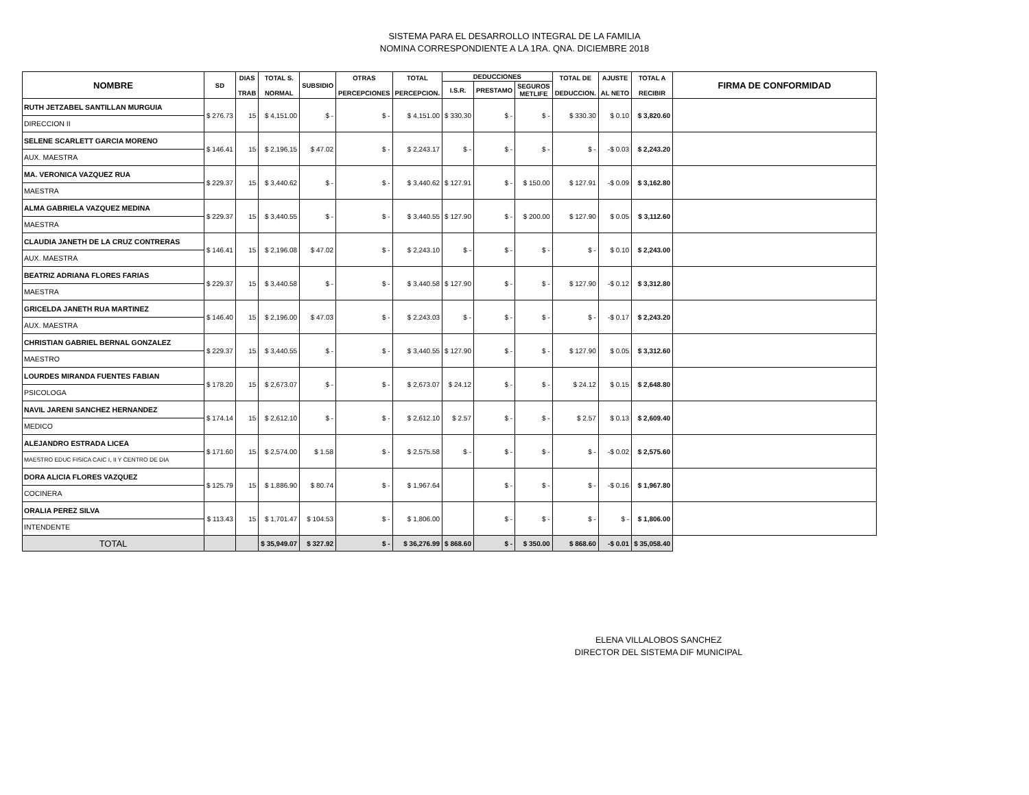SISTEMA PARA EL DESARROLLO INTEGRAL DE LA FAMILIA
NOMINA CORRESPONDIENTE A LA 1RA. QNA. DICIEMBRE 2018
| NOMBRE | SD | DIAS TRAB | TOTAL S. NORMAL | SUBSIDIO | OTRAS PERCEPCIONES | TOTAL PERCEPCION. | DEDUCCIONES | | | TOTAL DE DEDUCCION. | AJUSTE AL NETO | TOTAL A RECIBIR | FIRMA DE CONFORMIDAD |
| --- | --- | --- | --- | --- | --- | --- | --- | --- | --- | --- | --- | --- | --- |
| | | | | | | | I.S.R. | PRESTAMO | SEGUROS METLIFE | | | | |
| RUTH JETZABEL SANTILLAN MURGUIA DIRECCION II | $ 276.73 | 15 | $ 4,151.00 | $ - | $ - | $ 4,151.00 | $ 330.30 | $ - | $ - | $ 330.30 | $ 0.10 | $ 3,820.60 | |
| SELENE SCARLETT GARCIA MORENO AUX. MAESTRA | $ 146.41 | 15 | $ 2,196.15 | $ 47.02 | $ - | $ 2,243.17 | $ - | $ - | $ - | $ - | -$ 0.03 | $ 2,243.20 | |
| MA. VERONICA VAZQUEZ RUA MAESTRA | $ 229.37 | 15 | $ 3,440.62 | $ - | $ - | $ 3,440.62 | $ 127.91 | $ - | $ 150.00 | $ 127.91 | -$ 0.09 | $ 3,162.80 | |
| ALMA GABRIELA VAZQUEZ MEDINA MAESTRA | $ 229.37 | 15 | $ 3,440.55 | $ - | $ - | $ 3,440.55 | $ 127.90 | $ - | $ 200.00 | $ 127.90 | $ 0.05 | $ 3,112.60 | |
| CLAUDIA JANETH DE LA CRUZ CONTRERAS AUX. MAESTRA | $ 146.41 | 15 | $ 2,196.08 | $ 47.02 | $ - | $ 2,243.10 | $ - | $ - | $ - | $ - | $ 0.10 | $ 2,243.00 | |
| BEATRIZ ADRIANA FLORES FARIAS MAESTRA | $ 229.37 | 15 | $ 3,440.58 | $ - | $ - | $ 3,440.58 | $ 127.90 | $ - | $ - | $ 127.90 | -$ 0.12 | $ 3,312.80 | |
| GRICELDA JANETH RUA MARTINEZ AUX. MAESTRA | $ 146.40 | 15 | $ 2,196.00 | $ 47.03 | $ - | $ 2,243.03 | $ - | $ - | $ - | $ - | -$ 0.17 | $ 2,243.20 | |
| CHRISTIAN GABRIEL BERNAL GONZALEZ MAESTRO | $ 229.37 | 15 | $ 3,440.55 | $ - | $ - | $ 3,440.55 | $ 127.90 | $ - | $ - | $ 127.90 | $ 0.05 | $ 3,312.60 | |
| LOURDES MIRANDA FUENTES FABIAN PSICOLOGA | $ 178.20 | 15 | $ 2,673.07 | $ - | $ - | $ 2,673.07 | $ 24.12 | $ - | $ - | $ 24.12 | $ 0.15 | $ 2,648.80 | |
| NAVIL JARENI SANCHEZ HERNANDEZ MEDICO | $ 174.14 | 15 | $ 2,612.10 | $ - | $ - | $ 2,612.10 | $ 2.57 | $ - | $ - | $ 2.57 | $ 0.13 | $ 2,609.40 | |
| ALEJANDRO ESTRADA LICEA MAESTRO EDUC FISICA CAIC I, II Y CENTRO DE DIA | $ 171.60 | 15 | $ 2,574.00 | $ 1.58 | $ - | $ 2,575.58 | $ - | $ - | $ - | $ - | -$ 0.02 | $ 2,575.60 | |
| DORA ALICIA FLORES VAZQUEZ COCINERA | $ 125.79 | 15 | $ 1,886.90 | $ 80.74 | $ - | $ 1,967.64 | | $ - | $ - | $ - | -$ 0.16 | $ 1,967.80 | |
| ORALIA PEREZ SILVA INTENDENTE | $ 113.43 | 15 | $ 1,701.47 | $ 104.53 | $ - | $ 1,806.00 | | $ - | $ - | $ - | $ - | $ 1,806.00 | |
| TOTAL | | | $ 35,949.07 | $ 327.92 | $ - | $ 36,276.99 | $ 868.60 | $ - | $ 350.00 | $ 868.60 | -$ 0.01 | $ 35,058.40 | |
ELENA VILLALOBOS SANCHEZ
DIRECTOR DEL SISTEMA DIF MUNICIPAL